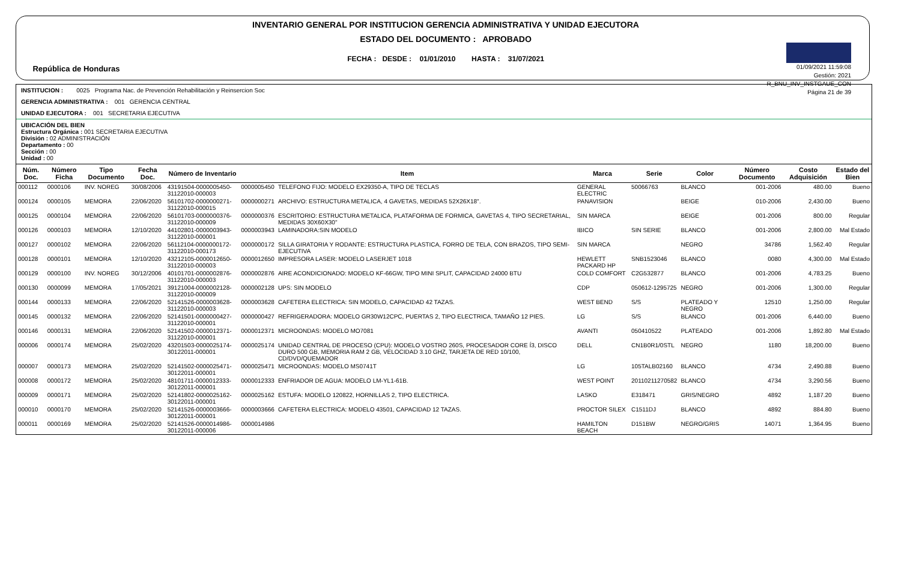República de Honduras
INVENTARIO GENERAL POR INSTITUCION GERENCIA ADMINISTRATIVA Y UNIDAD EJECUTORA
ESTADO DEL DOCUMENTO : APROBADO
FECHA : DESDE : 01/01/2010 HASTA : 31/07/2021
01/09/2021 11:59:08
Gestión: 2021
R_BNU_INV_INSTGAUE_CON
Página 21 de 39
INSTITUCION : 0025 Programa Nac. de Prevención Rehabilitación y Reinsercion Soc
GERENCIA ADMINISTRATIVA : 001 GERENCIA CENTRAL
UNIDAD EJECUTORA : 001 SECRETARIA EJECUTIVA
UBICACIÓN DEL BIEN
Estructura Orgánica : 001 SECRETARIA EJECUTIVA
División : 02 ADMINISTRACIÓN
Departamento : 00
Sección : 00
Unidad : 00
| Núm. Doc. | Número Ficha | Tipo Documento | Fecha Doc. | Número de Inventario | Item | | Marca | Serie | Color | Número Documento | Costo Adquisición | Estado del Bien |
| --- | --- | --- | --- | --- | --- | --- | --- | --- | --- | --- | --- | --- |
| 000112 | 0000106 | INV. NOREG | 30/08/2006 | 43191504-0000005450-31122010-000003 | 0000005450 | TELEFONO FIJO: MODELO EX29350-A, TIPO DE TECLAS | GENERAL ELECTRIC | 50066763 | BLANCO | 001-2006 | 480.00 | Bueno |
| 000124 | 0000105 | MEMORA | 22/06/2020 | 56101702-0000000271-31122010-000015 | 0000000271 | ARCHIVO: ESTRUCTURA METALICA, 4 GAVETAS, MEDIDAS 52X26X18". | PANAVISION | | BEIGE | 010-2006 | 2,430.00 | Bueno |
| 000125 | 0000104 | MEMORA | 22/06/2020 | 56101703-0000000376-31122010-000009 | 0000000376 | ESCRITORIO: ESTRUCTURA METALICA, PLATAFORMA DE FORMICA, GAVETAS 4, TIPO SECRETARIAL, MEDIDAS 30X60X30" | SIN MARCA | | BEIGE | 001-2006 | 800.00 | Regular |
| 000126 | 0000103 | MEMORA | 12/10/2020 | 44102801-0000003943-31122010-000001 | 0000003943 | LAMINADORA:SIN MODELO | IBICO | SIN SERIE | BLANCO | 001-2006 | 2,800.00 | Mal Estado |
| 000127 | 0000102 | MEMORA | 22/06/2020 | 56112104-0000000172-31122010-000173 | 0000000172 | SILLA GIRATORIA Y RODANTE: ESTRUCTURA PLASTICA, FORRO DE TELA, CON BRAZOS, TIPO SEMI-EJECUTIVA | SIN MARCA | | NEGRO | 34786 | 1,562.40 | Regular |
| 000128 | 0000101 | MEMORA | 12/10/2020 | 43212105-0000012650-31122010-000003 | 0000012650 | IMPRESORA LASER: MODELO LASERJET 1018 | HEWLETT PACKARD HP | SNB1523046 | BLANCO | 0080 | 4,300.00 | Mal Estado |
| 000129 | 0000100 | INV. NOREG | 30/12/2006 | 40101701-0000002876-31122010-000003 | 0000002876 | AIRE ACONDICIONADO: MODELO KF-66GW, TIPO MINI SPLIT, CAPACIDAD 24000 BTU | COLD COMFORT | C2G532877 | BLANCO | 001-2006 | 4,783.25 | Bueno |
| 000130 | 0000099 | MEMORA | 17/05/2021 | 39121004-0000002128-31122010-000009 | 0000002128 | UPS: SIN MODELO | CDP | 050612-1295725 | NEGRO | 001-2006 | 1,300.00 | Regular |
| 000144 | 0000133 | MEMORA | 22/06/2020 | 52141526-0000003628-31122010-000003 | 0000003628 | CAFETERA ELECTRICA: SIN MODELO, CAPACIDAD 42 TAZAS. | WEST BEND | S/S | PLATEADO Y NEGRO | 12510 | 1,250.00 | Regular |
| 000145 | 0000132 | MEMORA | 22/06/2020 | 52141501-0000000427-31122010-000001 | 0000000427 | REFRIGERADORA: MODELO GR30W12CPC, PUERTAS 2, TIPO ELECTRICA, TAMAÑO 12 PIES. | LG | S/S | BLANCO | 001-2006 | 6,440.00 | Bueno |
| 000146 | 0000131 | MEMORA | 22/06/2020 | 52141502-0000012371-31122010-000001 | 0000012371 | MICROONDAS: MODELO MO7081 | AVANTI | 050410522 | PLATEADO | 001-2006 | 1,892.80 | Mal Estado |
| 000006 | 0000174 | MEMORA | 25/02/2020 | 43201503-0000025174-30122011-000001 | 0000025174 | UNIDAD CENTRAL DE PROCESO (CPU): MODELO VOSTRO 260S, PROCESADOR CORE Í3, DISCO DURO 500 GB, MEMORIA RAM 2 GB, VELOCIDAD 3.10 GHZ, TARJETA DE RED 10/100, CD/DVD/QUEMADOR | DELL | CN1B0R1/0STL | NEGRO | 1180 | 18,200.00 | Bueno |
| 000007 | 0000173 | MEMORA | 25/02/2020 | 52141502-0000025471-30122011-000001 | 0000025471 | MICROONDAS: MODELO MS0741T | LG | 105TALB02160 | BLANCO | 4734 | 2,490.88 | Bueno |
| 000008 | 0000172 | MEMORA | 25/02/2020 | 48101711-0000012333-30122011-000001 | 0000012333 | ENFRIADOR DE AGUA: MODELO LM-YL1-61B. | WEST POINT | 20110211270582 | BLANCO | 4734 | 3,290.56 | Bueno |
| 000009 | 0000171 | MEMORA | 25/02/2020 | 52141802-0000025162-30122011-000001 | 0000025162 | ESTUFA: MODELO 120822, HORNILLAS 2, TIPO ELECTRICA. | LASKO | E318471 | GRIS/NEGRO | 4892 | 1,187.20 | Bueno |
| 000010 | 0000170 | MEMORA | 25/02/2020 | 52141526-0000003666-30122011-000001 | 0000003666 | CAFETERA ELECTRICA: MODELO 43501, CAPACIDAD 12 TAZAS. | PROCTOR SILEX | C1511DJ | BLANCO | 4892 | 884.80 | Bueno |
| 000011 | 0000169 | MEMORA | 25/02/2020 | 52141526-0000014986-30122011-000006 | 0000014986 | | HAMILTON BEACH | D151BW | NEGRO/GRIS | 14071 | 1,364.95 | Bueno |